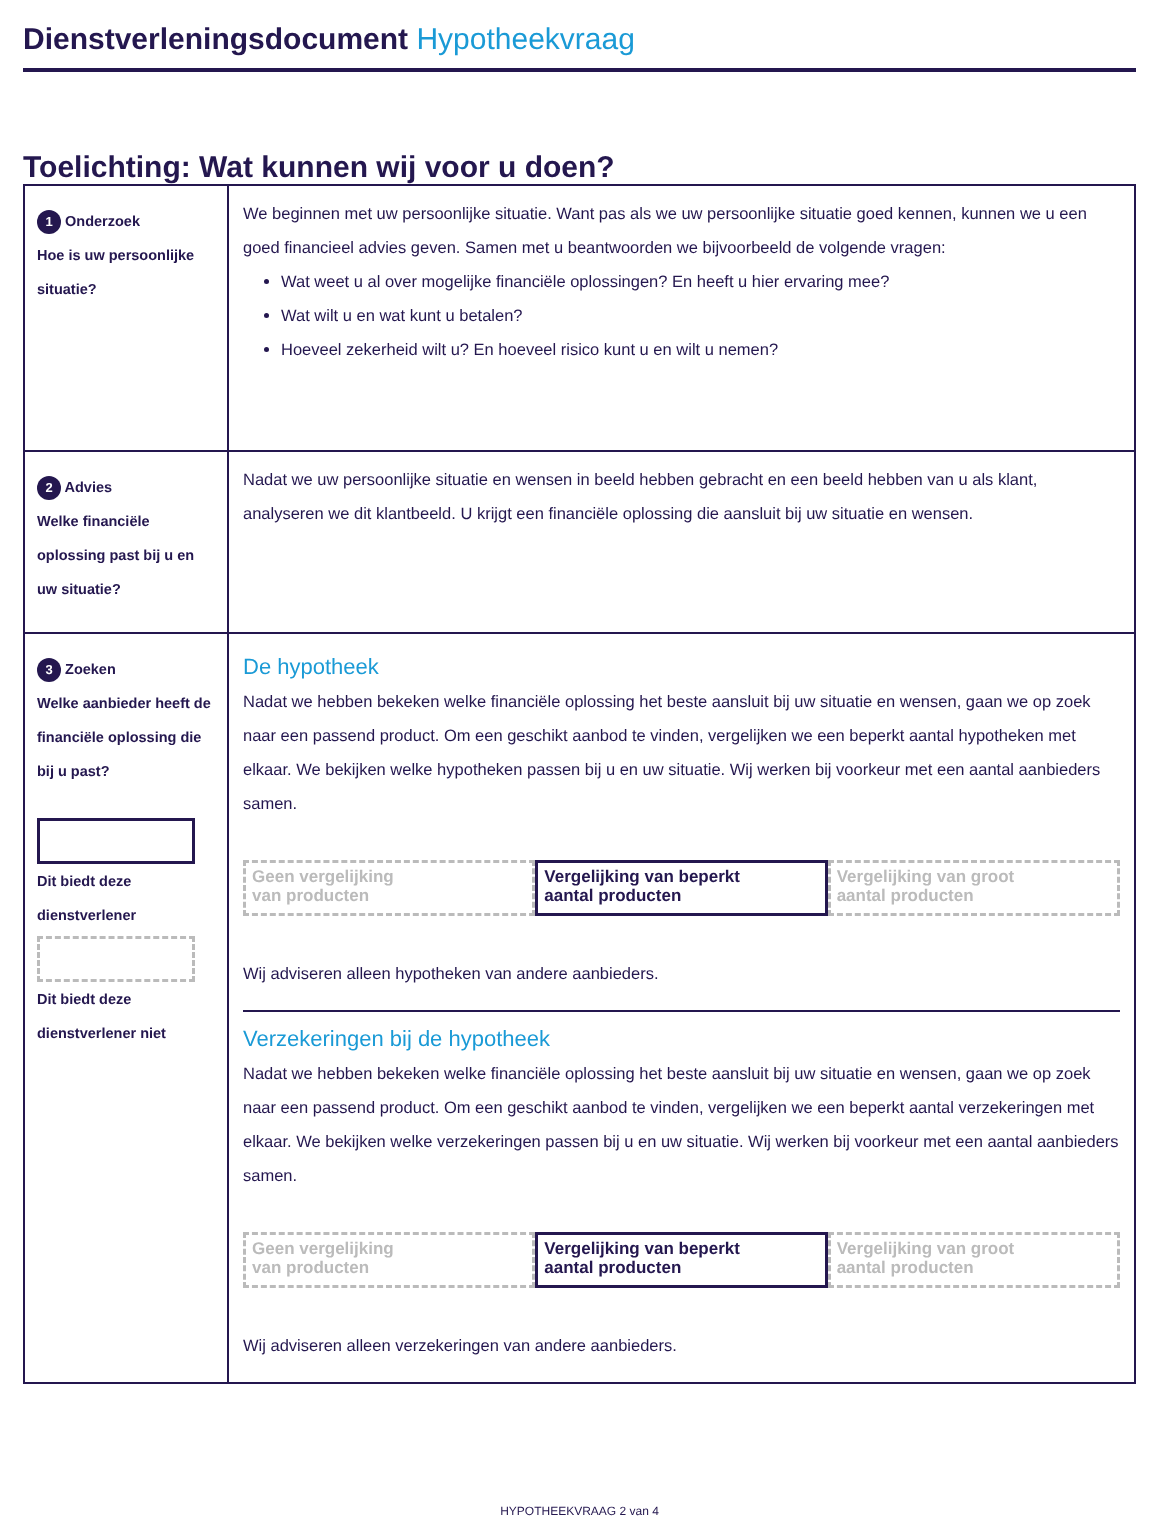Dienstverleningsdocument Hypotheekvraag
Toelichting: Wat kunnen wij voor u doen?
| 1 Onderzoek Hoe is uw persoonlijke situatie? | We beginnen met uw persoonlijke situatie. Want pas als we uw persoonlijke situatie goed kennen, kunnen we u een goed financieel advies geven. Samen met u beantwoorden we bijvoorbeeld de volgende vragen: Wat weet u al over mogelijke financiële oplossingen? En heeft u hier ervaring mee? Wat wilt u en wat kunt u betalen? Hoeveel zekerheid wilt u? En hoeveel risico kunt u en wilt u nemen? |
| 2 Advies Welke financiële oplossing past bij u en uw situatie? | Nadat we uw persoonlijke situatie en wensen in beeld hebben gebracht en een beeld hebben van u als klant, analyseren we dit klantbeeld. U krijgt een financiële oplossing die aansluit bij uw situatie en wensen. |
| 3 Zoeken Welke aanbieder heeft de financiële oplossing die bij u past? Dit biedt deze dienstverlener Dit biedt deze dienstverlener niet | De hypotheek Nadat we hebben bekeken welke financiële oplossing het beste aansluit bij uw situatie en wensen, gaan we op zoek naar een passend product. Om een geschikt aanbod te vinden, vergelijken we een beperkt aantal hypotheken met elkaar. We bekijken welke hypotheken passen bij u en uw situatie. Wij werken bij voorkeur met een aantal aanbieders samen. Geen vergelijking van producten Vergelijking van beperkt aantal producten Vergelijking van groot aantal producten Wij adviseren alleen hypotheken van andere aanbieders. Verzekeringen bij de hypotheek Nadat we hebben bekeken welke financiële oplossing het beste aansluit bij uw situatie en wensen, gaan we op zoek naar een passend product. Om een geschikt aanbod te vinden, vergelijken we een beperkt aantal verzekeringen met elkaar. We bekijken welke verzekeringen passen bij u en uw situatie. Wij werken bij voorkeur met een aantal aanbieders samen. Geen vergelijking van producten Vergelijking van beperkt aantal producten Vergelijking van groot aantal producten Wij adviseren alleen verzekeringen van andere aanbieders. |
HYPOTHEEKVRAAG 2 van 4